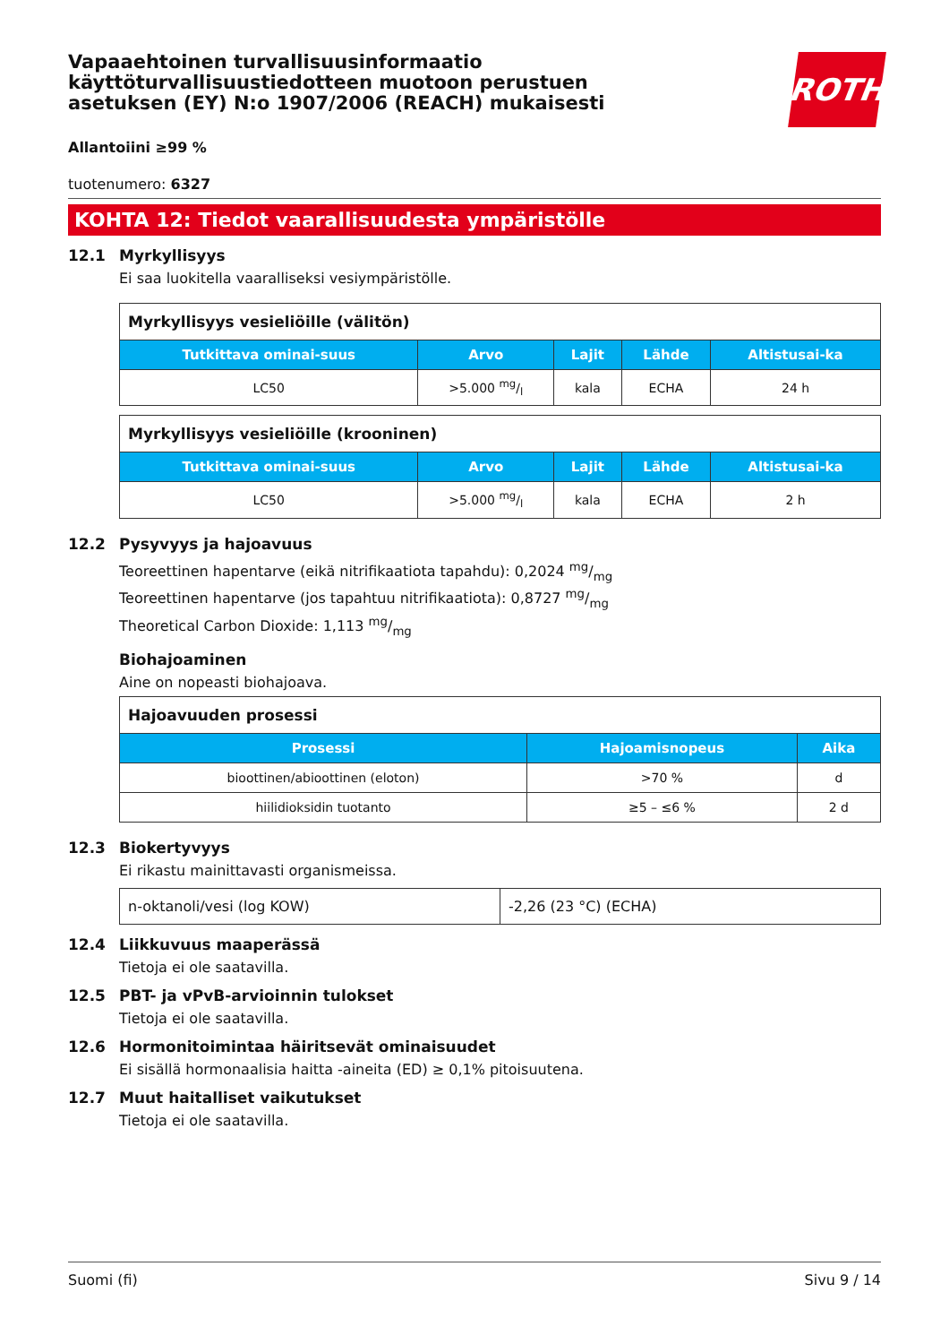Vapaaehtoinen turvallisuusinformaatio käyttöturvallisuustiedotteen muotoon perustuen asetuksen (EY) N:o 1907/2006 (REACH) mukaisesti
ROTH
Allantoiini ≥99 %
tuotenumero: 6327
KOHTA 12: Tiedot vaarallisuudesta ympäristölle
12.1 Myrkyllisyys
Ei saa luokitella vaaralliseksi vesiympäristölle.
| Myrkyllisyys vesieliöille (välitön) | | | | |
| Tutkittava ominai-suus | Arvo | Lajit | Lähde | Altistusai-ka |
| LC50 | >5.000 mg/l | kala | ECHA | 24 h |
| Myrkyllisyys vesieliöille (krooninen) | | | | |
| Tutkittava ominai-suus | Arvo | Lajit | Lähde | Altistusai-ka |
| LC50 | >5.000 mg/l | kala | ECHA | 2 h |
12.2 Pysyvyys ja hajoavuus
Teoreettinen hapentarve (eikä nitrifikaatiota tapahdu): 0,2024 mg/mg
Teoreettinen hapentarve (jos tapahtuu nitrifikaatiota): 0,8727 mg/mg
Theoretical Carbon Dioxide: 1,113 mg/mg
Biohajoaminen
Aine on nopeasti biohajoava.
| Hajoavuuden prosessi | | |
| Prosessi | Hajoamisnopeus | Aika |
| bioottinen/abioottinen (eloton) | >70 % | d |
| hiilidioksidin tuotanto | ≥5 – ≤6 % | 2 d |
12.3 Biokertyvyys
Ei rikastu mainittavasti organismeissa.
| n-oktanoli/vesi (log KOW) | -2,26 (23 °C) (ECHA) |
12.4 Liikkuvuus maaperässä
Tietoja ei ole saatavilla.
12.5 PBT- ja vPvB-arvioinnin tulokset
Tietoja ei ole saatavilla.
12.6 Hormonitoimintaa häiritsevät ominaisuudet
Ei sisällä hormonaalisia haitta -aineita (ED) ≥ 0,1% pitoisuutena.
12.7 Muut haitalliset vaikutukset
Tietoja ei ole saatavilla.
Suomi (fi) Sivu 9 / 14